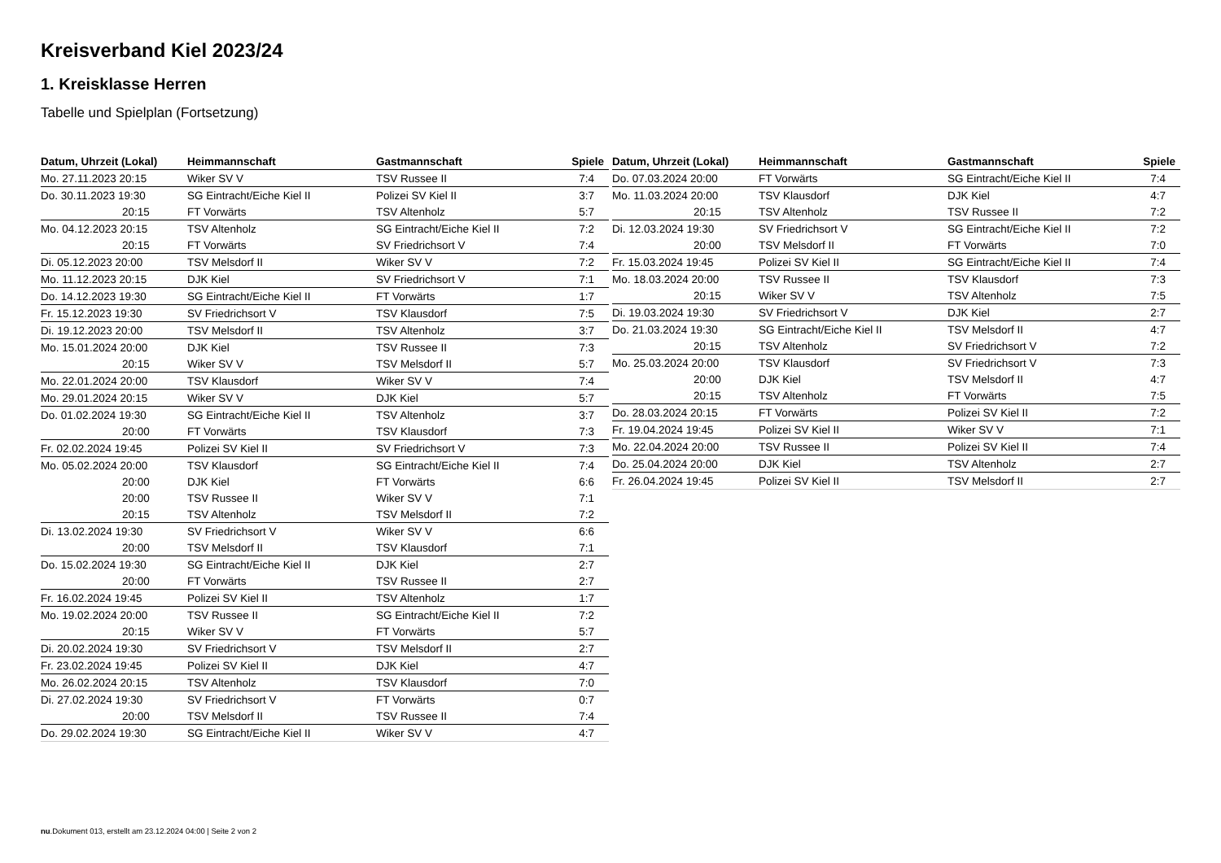Kreisverband Kiel 2023/24
1. Kreisklasse Herren
Tabelle und Spielplan (Fortsetzung)
| Datum, Uhrzeit (Lokal) | Heimmannschaft | Gastmannschaft | Spiele |
| --- | --- | --- | --- |
| Mo. 27.11.2023 20:15 | Wiker SV V | TSV Russee II | 7:4 |
| Do. 30.11.2023 19:30 | SG Eintracht/Eiche Kiel II | Polizei SV Kiel II | 3:7 |
| 20:15 | FT Vorwärts | TSV Altenholz | 5:7 |
| Mo. 04.12.2023 20:15 | TSV Altenholz | SG Eintracht/Eiche Kiel II | 7:2 |
| 20:15 | FT Vorwärts | SV Friedrichsort V | 7:4 |
| Di. 05.12.2023 20:00 | TSV Melsdorf II | Wiker SV V | 7:2 |
| Mo. 11.12.2023 20:15 | DJK Kiel | SV Friedrichsort V | 7:1 |
| Do. 14.12.2023 19:30 | SG Eintracht/Eiche Kiel II | FT Vorwärts | 1:7 |
| Fr. 15.12.2023 19:30 | SV Friedrichsort V | TSV Klausdorf | 7:5 |
| Di. 19.12.2023 20:00 | TSV Melsdorf II | TSV Altenholz | 3:7 |
| Mo. 15.01.2024 20:00 | DJK Kiel | TSV Russee II | 7:3 |
| 20:15 | Wiker SV V | TSV Melsdorf II | 5:7 |
| Mo. 22.01.2024 20:00 | TSV Klausdorf | Wiker SV V | 7:4 |
| Mo. 29.01.2024 20:15 | Wiker SV V | DJK Kiel | 5:7 |
| Do. 01.02.2024 19:30 | SG Eintracht/Eiche Kiel II | TSV Altenholz | 3:7 |
| 20:00 | FT Vorwärts | TSV Klausdorf | 7:3 |
| Fr. 02.02.2024 19:45 | Polizei SV Kiel II | SV Friedrichsort V | 7:3 |
| Mo. 05.02.2024 20:00 | TSV Klausdorf | SG Eintracht/Eiche Kiel II | 7:4 |
| 20:00 | DJK Kiel | FT Vorwärts | 6:6 |
| 20:00 | TSV Russee II | Wiker SV V | 7:1 |
| 20:15 | TSV Altenholz | TSV Melsdorf II | 7:2 |
| Di. 13.02.2024 19:30 | SV Friedrichsort V | Wiker SV V | 6:6 |
| 20:00 | TSV Melsdorf II | TSV Klausdorf | 7:1 |
| Do. 15.02.2024 19:30 | SG Eintracht/Eiche Kiel II | DJK Kiel | 2:7 |
| 20:00 | FT Vorwärts | TSV Russee II | 2:7 |
| Fr. 16.02.2024 19:45 | Polizei SV Kiel II | TSV Altenholz | 1:7 |
| Mo. 19.02.2024 20:00 | TSV Russee II | SG Eintracht/Eiche Kiel II | 7:2 |
| 20:15 | Wiker SV V | FT Vorwärts | 5:7 |
| Di. 20.02.2024 19:30 | SV Friedrichsort V | TSV Melsdorf II | 2:7 |
| Fr. 23.02.2024 19:45 | Polizei SV Kiel II | DJK Kiel | 4:7 |
| Mo. 26.02.2024 20:15 | TSV Altenholz | TSV Klausdorf | 7:0 |
| Di. 27.02.2024 19:30 | SV Friedrichsort V | FT Vorwärts | 0:7 |
| 20:00 | TSV Melsdorf II | TSV Russee II | 7:4 |
| Do. 29.02.2024 19:30 | SG Eintracht/Eiche Kiel II | Wiker SV V | 4:7 |
| Datum, Uhrzeit (Lokal) | Heimmannschaft | Gastmannschaft | Spiele |
| --- | --- | --- | --- |
| Do. 07.03.2024 20:00 | FT Vorwärts | SG Eintracht/Eiche Kiel II | 7:4 |
| Mo. 11.03.2024 20:00 | TSV Klausdorf | DJK Kiel | 4:7 |
| 20:15 | TSV Altenholz | TSV Russee II | 7:2 |
| Di. 12.03.2024 19:30 | SV Friedrichsort V | SG Eintracht/Eiche Kiel II | 7:2 |
| 20:00 | TSV Melsdorf II | FT Vorwärts | 7:0 |
| Fr. 15.03.2024 19:45 | Polizei SV Kiel II | SG Eintracht/Eiche Kiel II | 7:4 |
| Mo. 18.03.2024 20:00 | TSV Russee II | TSV Klausdorf | 7:3 |
| 20:15 | Wiker SV V | TSV Altenholz | 7:5 |
| Di. 19.03.2024 19:30 | SV Friedrichsort V | DJK Kiel | 2:7 |
| Do. 21.03.2024 19:30 | SG Eintracht/Eiche Kiel II | TSV Melsdorf II | 4:7 |
| 20:15 | TSV Altenholz | SV Friedrichsort V | 7:2 |
| Mo. 25.03.2024 20:00 | TSV Klausdorf | SV Friedrichsort V | 7:3 |
| 20:00 | DJK Kiel | TSV Melsdorf II | 4:7 |
| 20:15 | TSV Altenholz | FT Vorwärts | 7:5 |
| Do. 28.03.2024 20:15 | FT Vorwärts | Polizei SV Kiel II | 7:2 |
| Fr. 19.04.2024 19:45 | Polizei SV Kiel II | Wiker SV V | 7:1 |
| Mo. 22.04.2024 20:00 | TSV Russee II | Polizei SV Kiel II | 7:4 |
| Do. 25.04.2024 20:00 | DJK Kiel | TSV Altenholz | 2:7 |
| Fr. 26.04.2024 19:45 | Polizei SV Kiel II | TSV Melsdorf II | 2:7 |
nu.Dokument 013, erstellt am 23.12.2024 04:00 | Seite 2 von 2